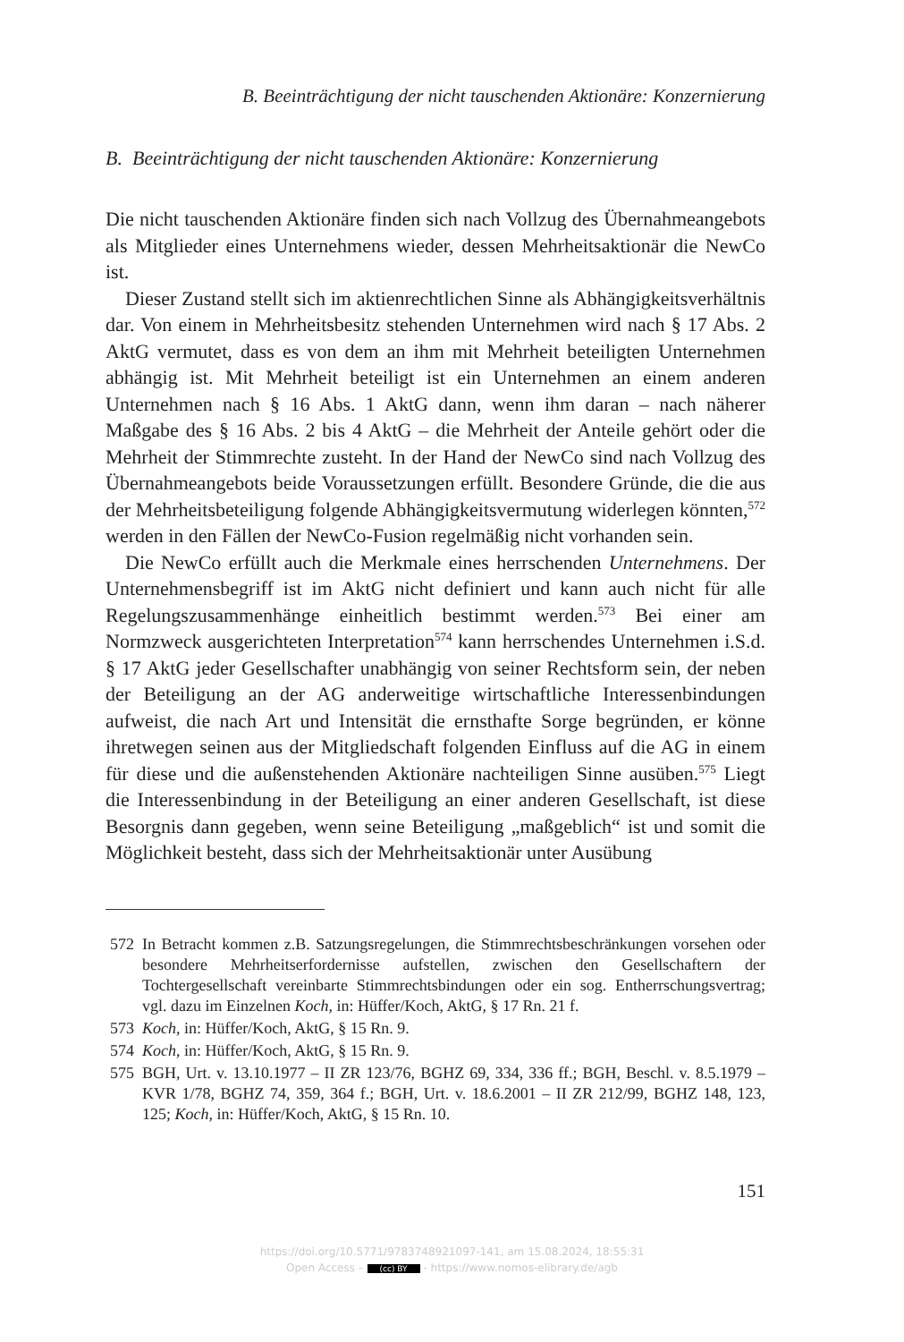B. Beeinträchtigung der nicht tauschenden Aktionäre: Konzernierung
B. Beeinträchtigung der nicht tauschenden Aktionäre: Konzernierung
Die nicht tauschenden Aktionäre finden sich nach Vollzug des Übernahmeangebots als Mitglieder eines Unternehmens wieder, dessen Mehrheitsaktionär die NewCo ist.
Dieser Zustand stellt sich im aktienrechtlichen Sinne als Abhängigkeitsverhältnis dar. Von einem in Mehrheitsbesitz stehenden Unternehmen wird nach § 17 Abs. 2 AktG vermutet, dass es von dem an ihm mit Mehrheit beteiligten Unternehmen abhängig ist. Mit Mehrheit beteiligt ist ein Unternehmen an einem anderen Unternehmen nach § 16 Abs. 1 AktG dann, wenn ihm daran – nach näherer Maßgabe des § 16 Abs. 2 bis 4 AktG – die Mehrheit der Anteile gehört oder die Mehrheit der Stimmrechte zusteht. In der Hand der NewCo sind nach Vollzug des Übernahmeangebots beide Voraussetzungen erfüllt. Besondere Gründe, die die aus der Mehrheitsbeteiligung folgende Abhängigkeitsvermutung widerlegen könnten,<sup>572</sup> werden in den Fällen der NewCo-Fusion regelmäßig nicht vorhanden sein.
Die NewCo erfüllt auch die Merkmale eines herrschenden Unternehmens. Der Unternehmensbegriff ist im AktG nicht definiert und kann auch nicht für alle Regelungszusammenhänge einheitlich bestimmt werden.<sup>573</sup> Bei einer am Normzweck ausgerichteten Interpretation<sup>574</sup> kann herrschendes Unternehmen i.S.d. § 17 AktG jeder Gesellschafter unabhängig von seiner Rechtsform sein, der neben der Beteiligung an der AG anderweitige wirtschaftliche Interessenbindungen aufweist, die nach Art und Intensität die ernsthafte Sorge begründen, er könne ihretwegen seinen aus der Mitgliedschaft folgenden Einfluss auf die AG in einem für diese und die außenstehenden Aktionäre nachteiligen Sinne ausüben.<sup>575</sup> Liegt die Interessenbindung in der Beteiligung an einer anderen Gesellschaft, ist diese Besorgnis dann gegeben, wenn seine Beteiligung „maßgeblich“ ist und somit die Möglichkeit besteht, dass sich der Mehrheitsaktionär unter Ausübung
572 In Betracht kommen z.B. Satzungsregelungen, die Stimmrechtsbeschränkungen vorsehen oder besondere Mehrheitserfordernisse aufstellen, zwischen den Gesellschaftern der Tochtergesellschaft vereinbarte Stimmrechtsbindungen oder ein sog. Entherrschungsvertrag; vgl. dazu im Einzelnen Koch, in: Hüffer/Koch, AktG, § 17 Rn. 21 f.
573 Koch, in: Hüffer/Koch, AktG, § 15 Rn. 9.
574 Koch, in: Hüffer/Koch, AktG, § 15 Rn. 9.
575 BGH, Urt. v. 13.10.1977 – II ZR 123/76, BGHZ 69, 334, 336 ff.; BGH, Beschl. v. 8.5.1979 – KVR 1/78, BGHZ 74, 359, 364 f.; BGH, Urt. v. 18.6.2001 – II ZR 212/99, BGHZ 148, 123, 125; Koch, in: Hüffer/Koch, AktG, § 15 Rn. 10.
151
https://doi.org/10.5771/9783748921097-141, am 15.08.2024, 18:55:31
Open Access – (cc) BY - https://www.nomos-elibrary.de/agb